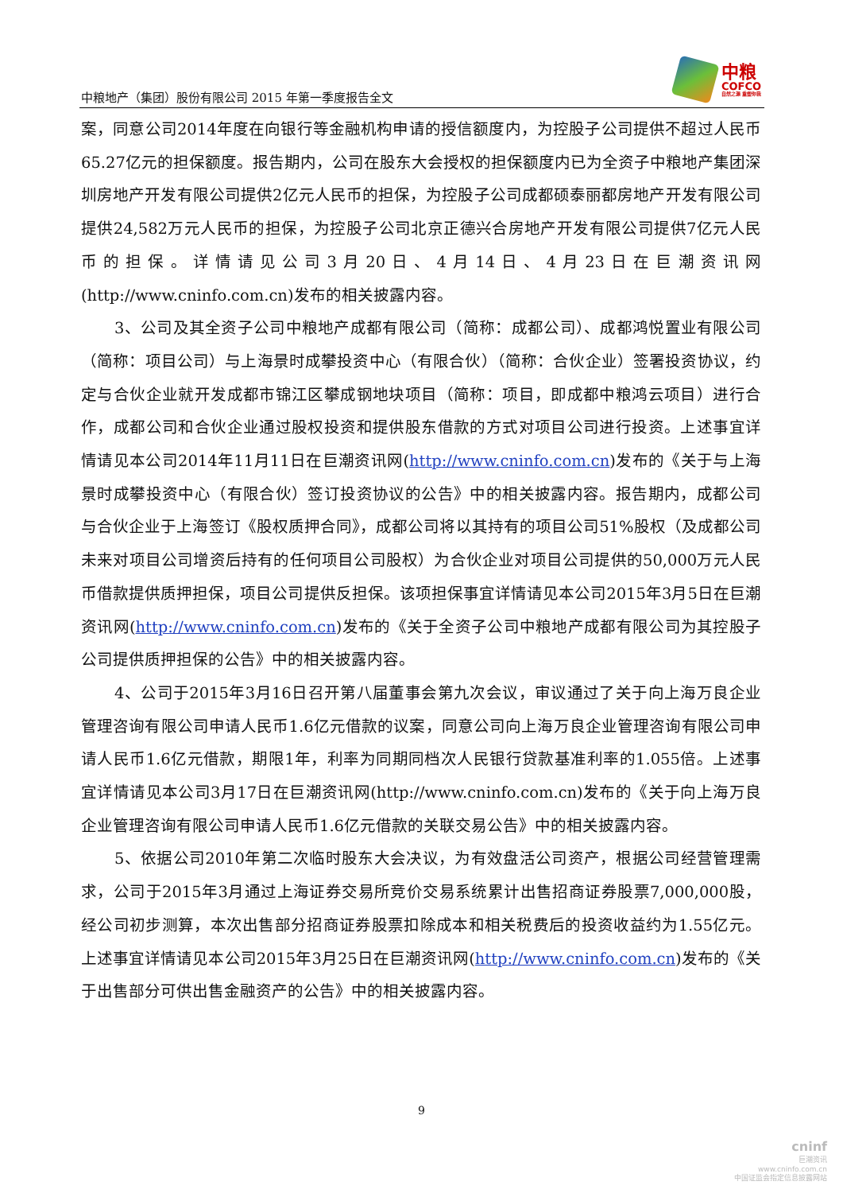中粮地产（集团）股份有限公司 2015 年第一季度报告全文
中粮
COFCO
自然之源 重塑你我
案，同意公司2014年度在向银行等金融机构申请的授信额度内，为控股子公司提供不超过人民币65.27亿元的担保额度。报告期内，公司在股东大会授权的担保额度内已为全资子中粮地产集团深圳房地产开发有限公司提供2亿元人民币的担保，为控股子公司成都硕泰丽都房地产开发有限公司提供24,582万元人民币的担保，为控股子公司北京正德兴合房地产开发有限公司提供7亿元人民币的担保。详情请见公司3月20日、4月14日、4月23日在巨潮资讯网(http://www.cninfo.com.cn)发布的相关披露内容。
3、公司及其全资子公司中粮地产成都有限公司（简称：成都公司）、成都鸿悦置业有限公司（简称：项目公司）与上海景时成攀投资中心（有限合伙）（简称：合伙企业）签署投资协议，约定与合伙企业就开发成都市锦江区攀成钢地块项目（简称：项目，即成都中粮鸿云项目）进行合作，成都公司和合伙企业通过股权投资和提供股东借款的方式对项目公司进行投资。上述事宜详情请见本公司2014年11月11日在巨潮资讯网(http://www.cninfo.com.cn)发布的《关于与上海景时成攀投资中心（有限合伙）签订投资协议的公告》中的相关披露内容。报告期内，成都公司与合伙企业于上海签订《股权质押合同》，成都公司将以其持有的项目公司51%股权（及成都公司未来对项目公司增资后持有的任何项目公司股权）为合伙企业对项目公司提供的50,000万元人民币借款提供质押担保，项目公司提供反担保。该项担保事宜详情请见本公司2015年3月5日在巨潮资讯网(http://www.cninfo.com.cn)发布的《关于全资子公司中粮地产成都有限公司为其控股子公司提供质押担保的公告》中的相关披露内容。
4、公司于2015年3月16日召开第八届董事会第九次会议，审议通过了关于向上海万良企业管理咨询有限公司申请人民币1.6亿元借款的议案，同意公司向上海万良企业管理咨询有限公司申请人民币1.6亿元借款，期限1年，利率为同期同档次人民银行贷款基准利率的1.055倍。上述事宜详情请见本公司3月17日在巨潮资讯网(http://www.cninfo.com.cn)发布的《关于向上海万良企业管理咨询有限公司申请人民币1.6亿元借款的关联交易公告》中的相关披露内容。
5、依据公司2010年第二次临时股东大会决议，为有效盘活公司资产，根据公司经营管理需求，公司于2015年3月通过上海证券交易所竞价交易系统累计出售招商证券股票7,000,000股，经公司初步测算，本次出售部分招商证券股票扣除成本和相关税费后的投资收益约为1.55亿元。上述事宜详情请见本公司2015年3月25日在巨潮资讯网(http://www.cninfo.com.cn)发布的《关于出售部分可供出售金融资产的公告》中的相关披露内容。
9
cninf
巨潮资讯
www.cninfo.com.cn
中国证监会指定信息披露网站